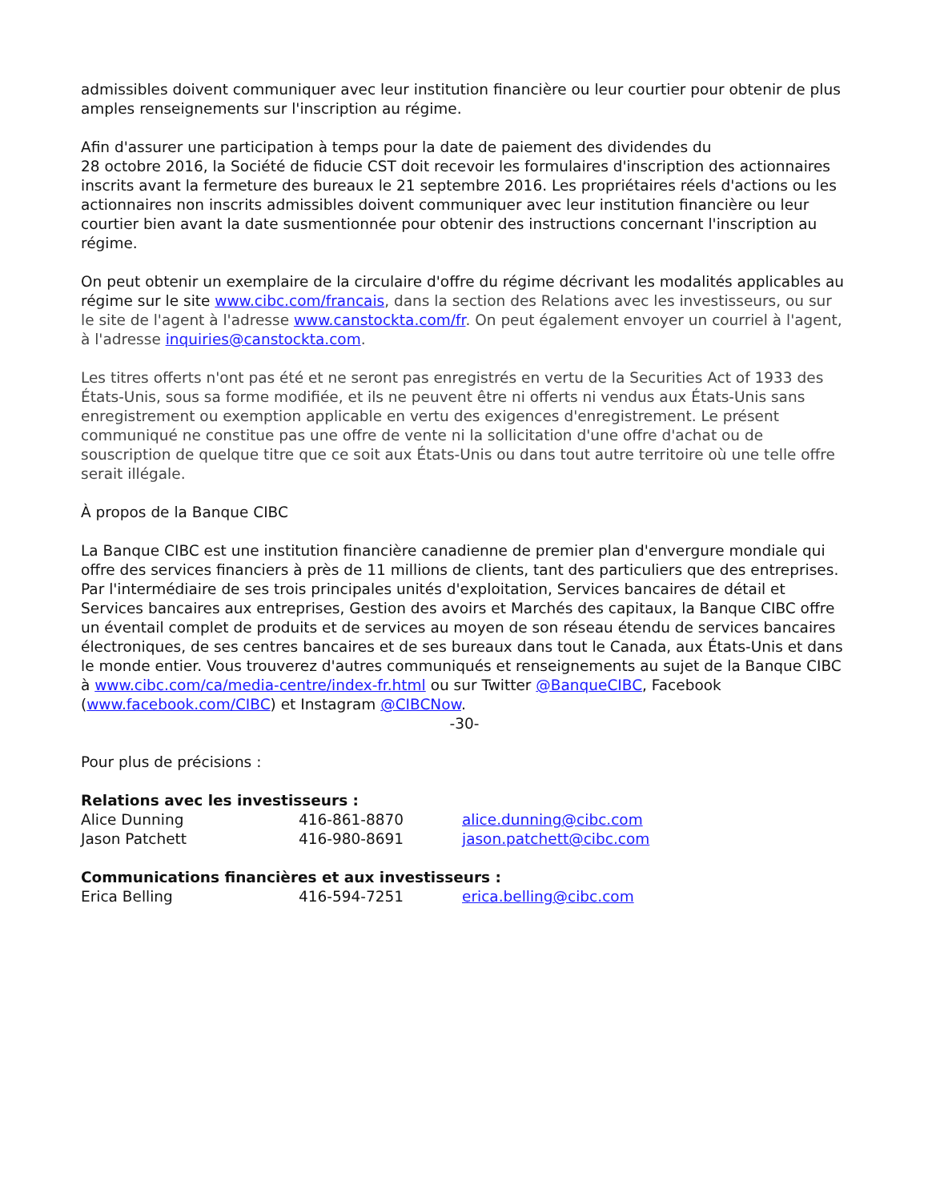admissibles doivent communiquer avec leur institution financière ou leur courtier pour obtenir de plus amples renseignements sur l'inscription au régime.
Afin d'assurer une participation à temps pour la date de paiement des dividendes du
28 octobre 2016, la Société de fiducie CST doit recevoir les formulaires d'inscription des actionnaires inscrits avant la fermeture des bureaux le 21 septembre 2016. Les propriétaires réels d'actions ou les actionnaires non inscrits admissibles doivent communiquer avec leur institution financière ou leur courtier bien avant la date susmentionnée pour obtenir des instructions concernant l'inscription au régime.
On peut obtenir un exemplaire de la circulaire d'offre du régime décrivant les modalités applicables au régime sur le site www.cibc.com/francais, dans la section des Relations avec les investisseurs, ou sur le site de l'agent à l'adresse www.canstockta.com/fr. On peut également envoyer un courriel à l'agent, à l'adresse inquiries@canstockta.com.
Les titres offerts n'ont pas été et ne seront pas enregistrés en vertu de la Securities Act of 1933 des États-Unis, sous sa forme modifiée, et ils ne peuvent être ni offerts ni vendus aux États-Unis sans enregistrement ou exemption applicable en vertu des exigences d'enregistrement. Le présent communiqué ne constitue pas une offre de vente ni la sollicitation d'une offre d'achat ou de souscription de quelque titre que ce soit aux États-Unis ou dans tout autre territoire où une telle offre serait illégale.
À propos de la Banque CIBC
La Banque CIBC est une institution financière canadienne de premier plan d'envergure mondiale qui offre des services financiers à près de 11 millions de clients, tant des particuliers que des entreprises. Par l'intermédiaire de ses trois principales unités d'exploitation, Services bancaires de détail et Services bancaires aux entreprises, Gestion des avoirs et Marchés des capitaux, la Banque CIBC offre un éventail complet de produits et de services au moyen de son réseau étendu de services bancaires électroniques, de ses centres bancaires et de ses bureaux dans tout le Canada, aux États-Unis et dans le monde entier. Vous trouverez d'autres communiqués et renseignements au sujet de la Banque CIBC à www.cibc.com/ca/media-centre/index-fr.html ou sur Twitter @BanqueCIBC, Facebook (www.facebook.com/CIBC) et Instagram @CIBCNow.
-30-
Pour plus de précisions :
Relations avec les investisseurs :
| Alice Dunning | 416-861-8870 | alice.dunning@cibc.com |
| Jason Patchett | 416-980-8691 | jason.patchett@cibc.com |
Communications financières et aux investisseurs :
| Erica Belling | 416-594-7251 | erica.belling@cibc.com |